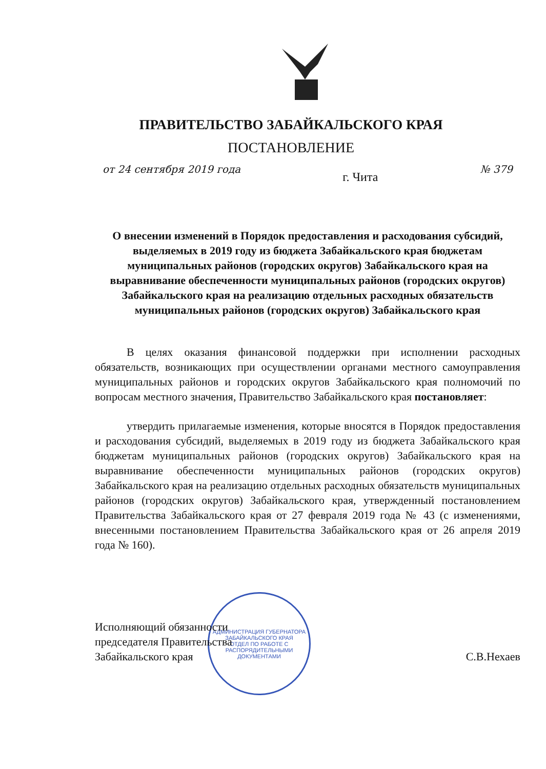ПРАВИТЕЛЬСТВО ЗАБАЙКАЛЬСКОГО КРАЯ
ПОСТАНОВЛЕНИЕ
от 24 сентября 2019 года г. Чита № 379
О внесении изменений в Порядок предоставления и расходования субсидий, выделяемых в 2019 году из бюджета Забайкальского края бюджетам муниципальных районов (городских округов) Забайкальского края на выравнивание обеспеченности муниципальных районов (городских округов) Забайкальского края на реализацию отдельных расходных обязательств муниципальных районов (городских округов) Забайкальского края
В целях оказания финансовой поддержки при исполнении расходных обязательств, возникающих при осуществлении органами местного самоуправления муниципальных районов и городских округов Забайкальского края полномочий по вопросам местного значения, Правительство Забайкальского края постановляет:
утвердить прилагаемые изменения, которые вносятся в Порядок предоставления и расходования субсидий, выделяемых в 2019 году из бюджета Забайкальского края бюджетам муниципальных районов (городских округов) Забайкальского края на выравнивание обеспеченности муниципальных районов (городских округов) Забайкальского края на реализацию отдельных расходных обязательств муниципальных районов (городских округов) Забайкальского края, утвержденный постановлением Правительства Забайкальского края от 27 февраля 2019 года № 43 (с изменениями, внесенными постановлением Правительства Забайкальского края от 26 апреля 2019 года № 160).
АДМИНИСТРАЦИЯ ГУБЕРНАТОРА ЗАБАЙКАЛЬСКОГО КРАЯ
ОТДЕЛ ПО РАБОТЕ С РАСПОРЯДИТЕЛЬНЫМИ ДОКУМЕНТАМИ
Исполняющий обязанности
председателя Правительства
Забайкальского края
С.В.Нехаев